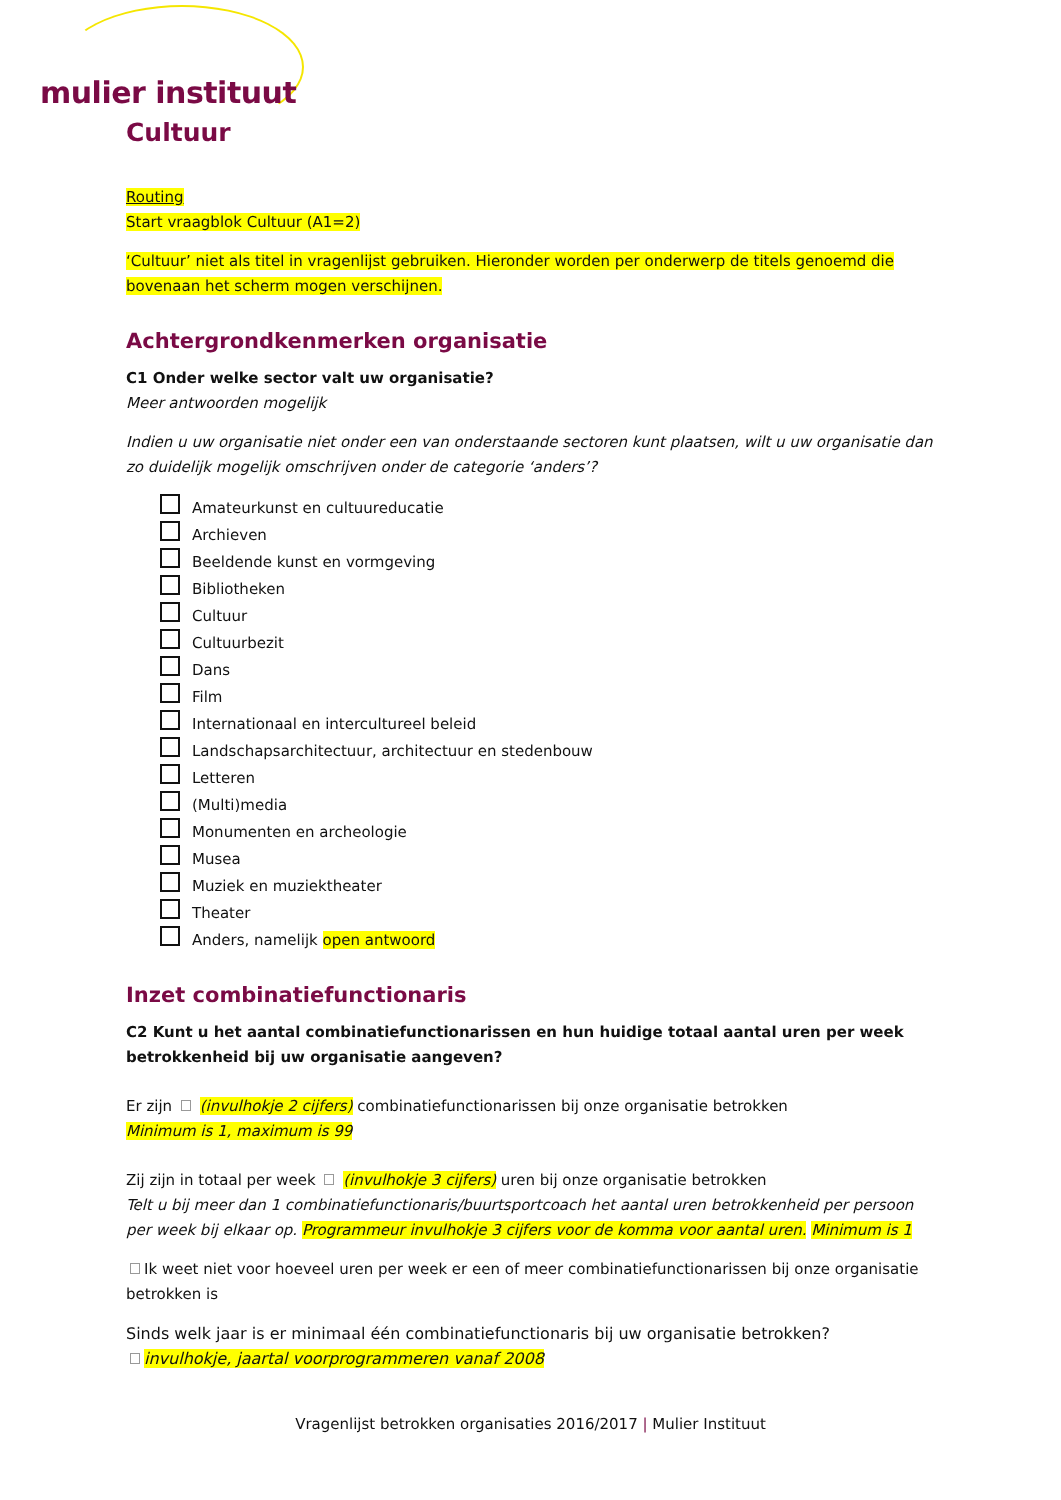mulier instituut
Cultuur
Routing
Start vraagblok Cultuur (A1=2)
‘Cultuur’ niet als titel in vragenlijst gebruiken. Hieronder worden per onderwerp de titels genoemd die bovenaan het scherm mogen verschijnen.
Achtergrondkenmerken organisatie
C1 Onder welke sector valt uw organisatie?
Meer antwoorden mogelijk
Indien u uw organisatie niet onder een van onderstaande sectoren kunt plaatsen, wilt u uw organisatie dan zo duidelijk mogelijk omschrijven onder de categorie ‘anders’?
Amateurkunst en cultuureducatie
Archieven
Beeldende kunst en vormgeving
Bibliotheken
Cultuur
Cultuurbezit
Dans
Film
Internationaal en intercultureel beleid
Landschapsarchitectuur, architectuur en stedenbouw
Letteren
(Multi)media
Monumenten en archeologie
Musea
Muziek en muziektheater
Theater
Anders, namelijk open antwoord
Inzet combinatiefunctionaris
C2 Kunt u het aantal combinatiefunctionarissen en hun huidige totaal aantal uren per week betrokkenheid bij uw organisatie aangeven?
Er zijn (invulhokje 2 cijfers) combinatiefunctionarissen bij onze organisatie betrokken
Minimum is 1, maximum is 99
Zij zijn in totaal per week (invulhokje 3 cijfers) uren bij onze organisatie betrokken
Telt u bij meer dan 1 combinatiefunctionaris/buurtsportcoach het aantal uren betrokkenheid per persoon per week bij elkaar op. Programmeur invulhokje 3 cijfers voor de komma voor aantal uren. Minimum is 1
Ik weet niet voor hoeveel uren per week er een of meer combinatiefunctionarissen bij onze organisatie betrokken is
Sinds welk jaar is er minimaal één combinatiefunctionaris bij uw organisatie betrokken?
invulhokje, jaartal voorprogrammeren vanaf 2008
Vragenlijst betrokken organisaties 2016/2017 | Mulier Instituut